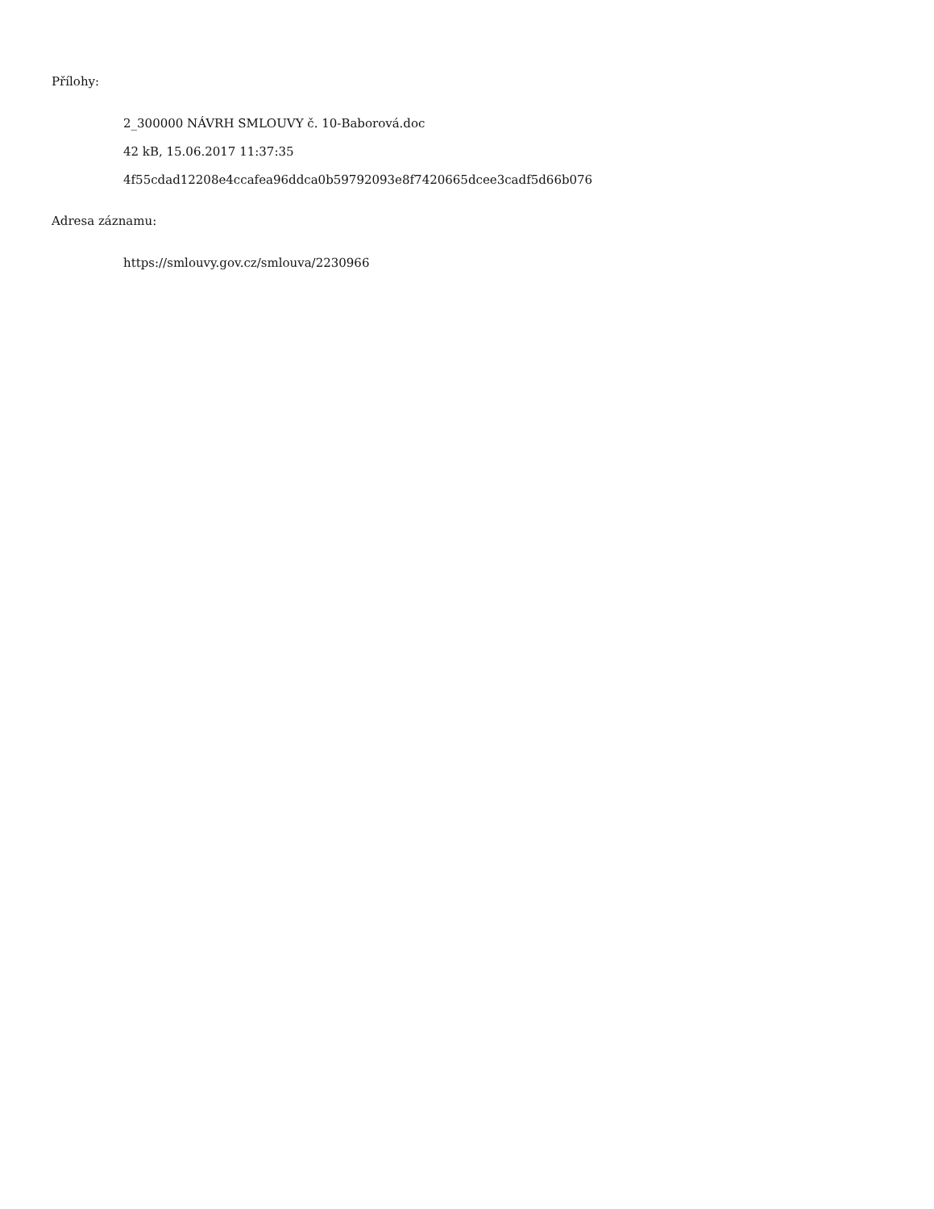Přílohy:
2_300000 NÁVRH SMLOUVY č. 10-Baborová.doc
42 kB, 15.06.2017 11:37:35
4f55cdad12208e4ccafea96ddca0b59792093e8f7420665dcee3cadf5d66b076
Adresa záznamu:
https://smlouvy.gov.cz/smlouva/2230966